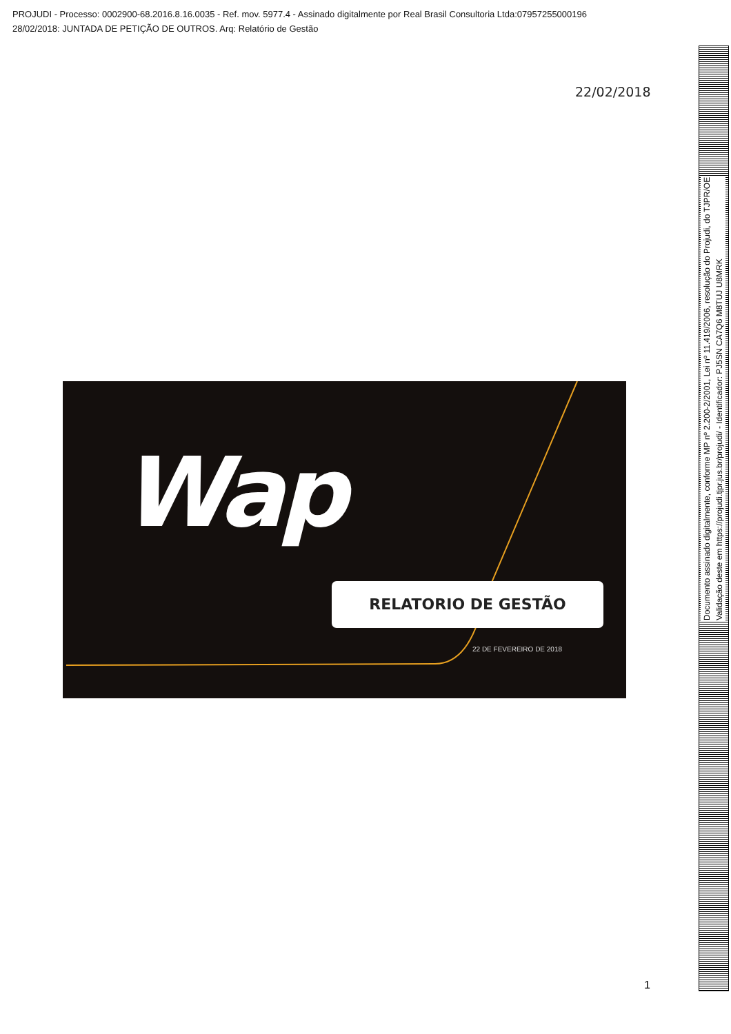PROJUDI - Processo: 0002900-68.2016.8.16.0035 - Ref. mov. 5977.4 - Assinado digitalmente por Real Brasil Consultoria Ltda:07957255000196
28/02/2018: JUNTADA DE PETIÇÃO DE OUTROS. Arq: Relatório de Gestão
22/02/2018
Wap
RELATORIO DE GESTÃO
22 DE FEVEREIRO DE 2018
1
Documento assinado digitalmente, conforme MP nº 2.200-2/2001, Lei nº 11.419/2006, resolução do Projudi, do TJPR/OE
Validação deste em https://projudi.tjpr.jus.br/projudi/ - Identificador: PJ5SN CA7Q6 M8TUJ U8MRK